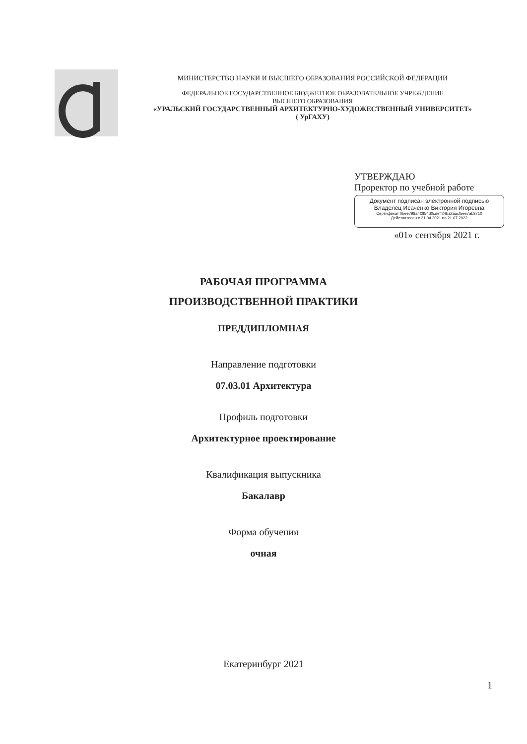МИНИСТЕРСТВО НАУКИ И ВЫСШЕГО ОБРАЗОВАНИЯ РОССИЙСКОЙ ФЕДЕРАЦИИ
ФЕДЕРАЛЬНОЕ ГОСУДАРСТВЕННОЕ БЮДЖЕТНОЕ ОБРАЗОВАТЕЛЬНОЕ УЧРЕЖДЕНИЕ
ВЫСШЕГО ОБРАЗОВАНИЯ
«УРАЛЬСКИЙ ГОСУДАРСТВЕННЫЙ АРХИТЕКТУРНО-ХУДОЖЕСТВЕННЫЙ УНИВЕРСИТЕТ»
( УрГАХУ)
УТВЕРЖДАЮ
Проректор по учебной работе
Документ подписан электронной подписью
Владелец Исаченко Виктория Игоревна
Сертификат 0bee798a4f2f54d0cdeff24ba2aacf5ee7ab3710
Действителен с 21.04.2021 по 21.07.2022
«01» сентября 2021 г.
РАБОЧАЯ ПРОГРАММА
ПРОИЗВОДСТВЕННОЙ ПРАКТИКИ
ПРЕДДИПЛОМНАЯ
Направление подготовки
07.03.01 Архитектура
Профиль подготовки
Архитектурное проектирование
Квалификация выпускника
Бакалавр
Форма обучения
очная
Екатеринбург 2021
1